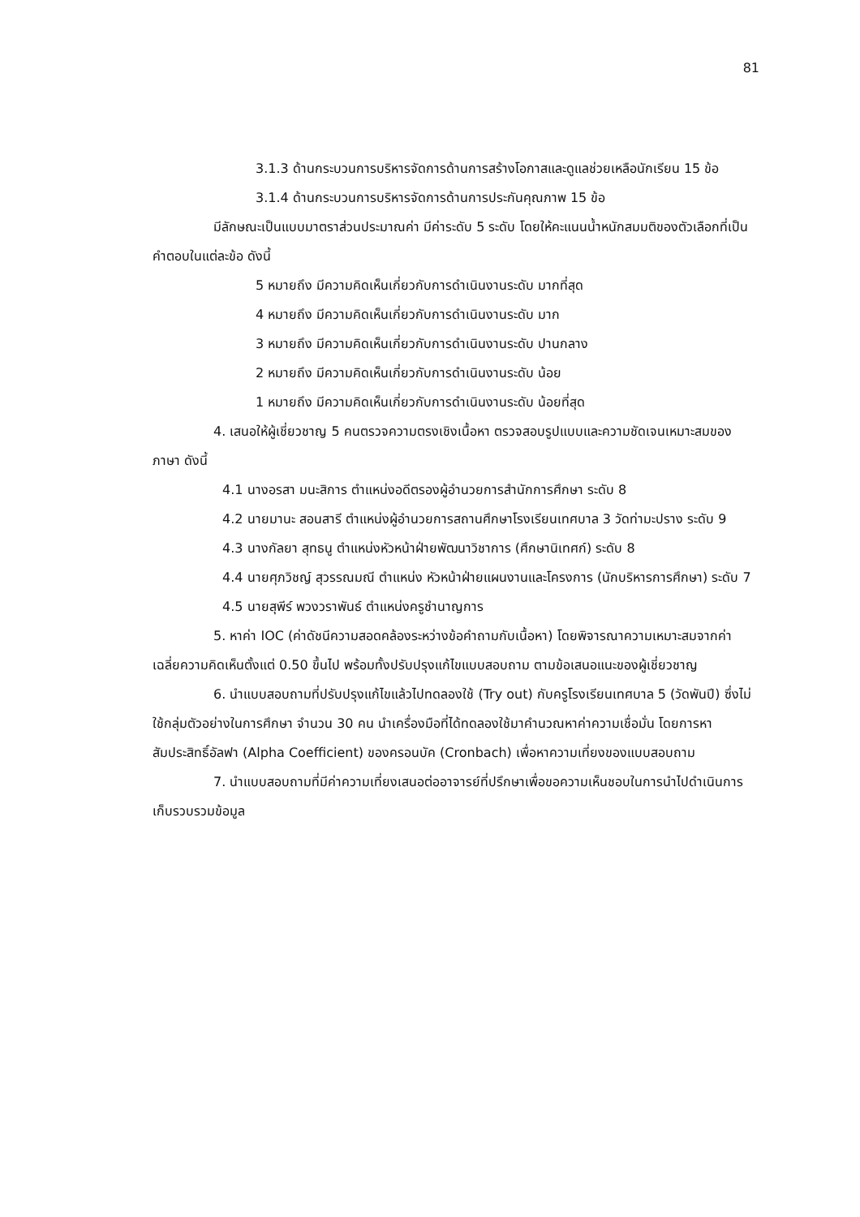81
3.1.3 ด้านกระบวนการบริหารจัดการด้านการสร้างโอกาสและดูแลช่วยเหลือนักเรียน 15 ข้อ
3.1.4 ด้านกระบวนการบริหารจัดการด้านการประกันคุณภาพ 15 ข้อ
มีลักษณะเป็นแบบมาตราส่วนประมาณค่า มีค่าระดับ 5 ระดับ โดยให้คะแนนน้ำหนักสมมติของตัวเลือกที่เป็นคำตอบในแต่ละข้อ ดังนี้
5 หมายถึง มีความคิดเห็นเกี่ยวกับการดำเนินงานระดับ มากที่สุด
4 หมายถึง มีความคิดเห็นเกี่ยวกับการดำเนินงานระดับ มาก
3 หมายถึง มีความคิดเห็นเกี่ยวกับการดำเนินงานระดับ ปานกลาง
2 หมายถึง มีความคิดเห็นเกี่ยวกับการดำเนินงานระดับ น้อย
1 หมายถึง มีความคิดเห็นเกี่ยวกับการดำเนินงานระดับ น้อยที่สุด
4. เสนอให้ผู้เชี่ยวชาญ 5 คนตรวจความตรงเชิงเนื้อหา ตรวจสอบรูปแบบและความชัดเจนเหมาะสมของภาษา ดังนี้
4.1 นางอรสา มนะสิการ ตำแหน่งอดีตรองผู้อำนวยการสำนักการศึกษา ระดับ 8
4.2 นายมานะ สอนสารี ตำแหน่งผู้อำนวยการสถานศึกษาโรงเรียนเทศบาล 3 วัดท่ามะปราง ระดับ 9
4.3 นางกัลยา สุทธนู ตำแหน่งหัวหน้าฝ่ายพัฒนาวิชาการ (ศึกษานิเทศก์) ระดับ 8
4.4 นายศุภวิชญ์ สุวรรณมณี ตำแหน่ง หัวหน้าฝ่ายแผนงานและโครงการ (นักบริหารการศึกษา) ระดับ 7
4.5 นายสุพีร์ พวงวราพันธ์ ตำแหน่งครูชำนาญการ
5. หาค่า IOC (ค่าดัชนีความสอดคล้องระหว่างข้อคำถามกับเนื้อหา) โดยพิจารณาความเหมาะสมจากค่าเฉลี่ยความคิดเห็นตั้งแต่ 0.50 ขึ้นไป พร้อมทั้งปรับปรุงแก้ไขแบบสอบถาม ตามข้อเสนอแนะของผู้เชี่ยวชาญ
6. นำแบบสอบถามที่ปรับปรุงแก้ไขแล้วไปทดลองใช้ (Try out) กับครูโรงเรียนเทศบาล 5 (วัดพันปี) ซึ่งไม่ใช้กลุ่มตัวอย่างในการศึกษา จำนวน 30 คน นำเครื่องมือที่ได้ทดลองใช้มาคำนวณหาค่าความเชื่อมั่น โดยการหาสัมประสิทธิ์อัลฟา (Alpha Coefficient) ของครอนบัค (Cronbach) เพื่อหาความเที่ยงของแบบสอบถาม
7. นำแบบสอบถามที่มีค่าความเที่ยงเสนอต่ออาจารย์ที่ปรึกษาเพื่อขอความเห็นชอบในการนำไปดำเนินการเก็บรวบรวมข้อมูล